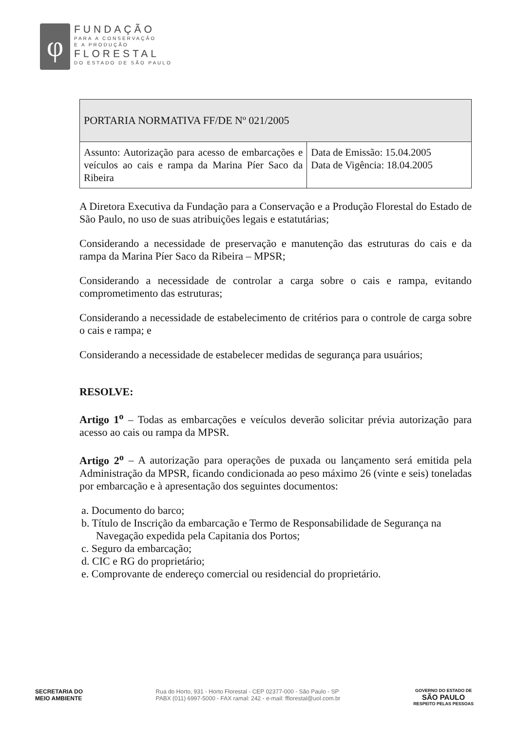φ
FUNDAÇÃO
PARA A CONSERVAÇÃO
E A PRODUÇÃO
FLORESTAL
DO ESTADO DE SÃO PAULO
| PORTARIA NORMATIVA FF/DE Nº 021/2005 | |
| Assunto: Autorização para acesso de embarcações e veículos ao cais e rampa da Marina Píer Saco da Ribeira | Data de Emissão: 15.04.2005 Data de Vigência: 18.04.2005 |
A Diretora Executiva da Fundação para a Conservação e a Produção Florestal do Estado de São Paulo, no uso de suas atribuições legais e estatutárias;
Considerando a necessidade de preservação e manutenção das estruturas do cais e da rampa da Marina Píer Saco da Ribeira – MPSR;
Considerando a necessidade de controlar a carga sobre o cais e rampa, evitando comprometimento das estruturas;
Considerando a necessidade de estabelecimento de critérios para o controle de carga sobre o cais e rampa; e
Considerando a necessidade de estabelecer medidas de segurança para usuários;
RESOLVE:
Artigo 1<sup>o</sup> – Todas as embarcações e veículos deverão solicitar prévia autorização para acesso ao cais ou rampa da MPSR.
Artigo 2<sup>o</sup> – A autorização para operações de puxada ou lançamento será emitida pela Administração da MPSR, ficando condicionada ao peso máximo 26 (vinte e seis) toneladas por embarcação e à apresentação dos seguintes documentos:
a. Documento do barco;
b. Título de Inscrição da embarcação e Termo de Responsabilidade de Segurança na Navegação expedida pela Capitania dos Portos;
c. Seguro da embarcação;
d. CIC e RG do proprietário;
e. Comprovante de endereço comercial ou residencial do proprietário.
SECRETARIA DO
MEIO AMBIENTE Rua do Horto, 931 - Horto Florestal - CEP 02377-000 - São Paulo - SP
PABX (011) 6997-5000 - FAX ramal: 242 - e-mail: fflorestal@uol.com.br GOVERNO DO ESTADO DE
SÃO PAULO
RESPEITO PELAS PESSOAS